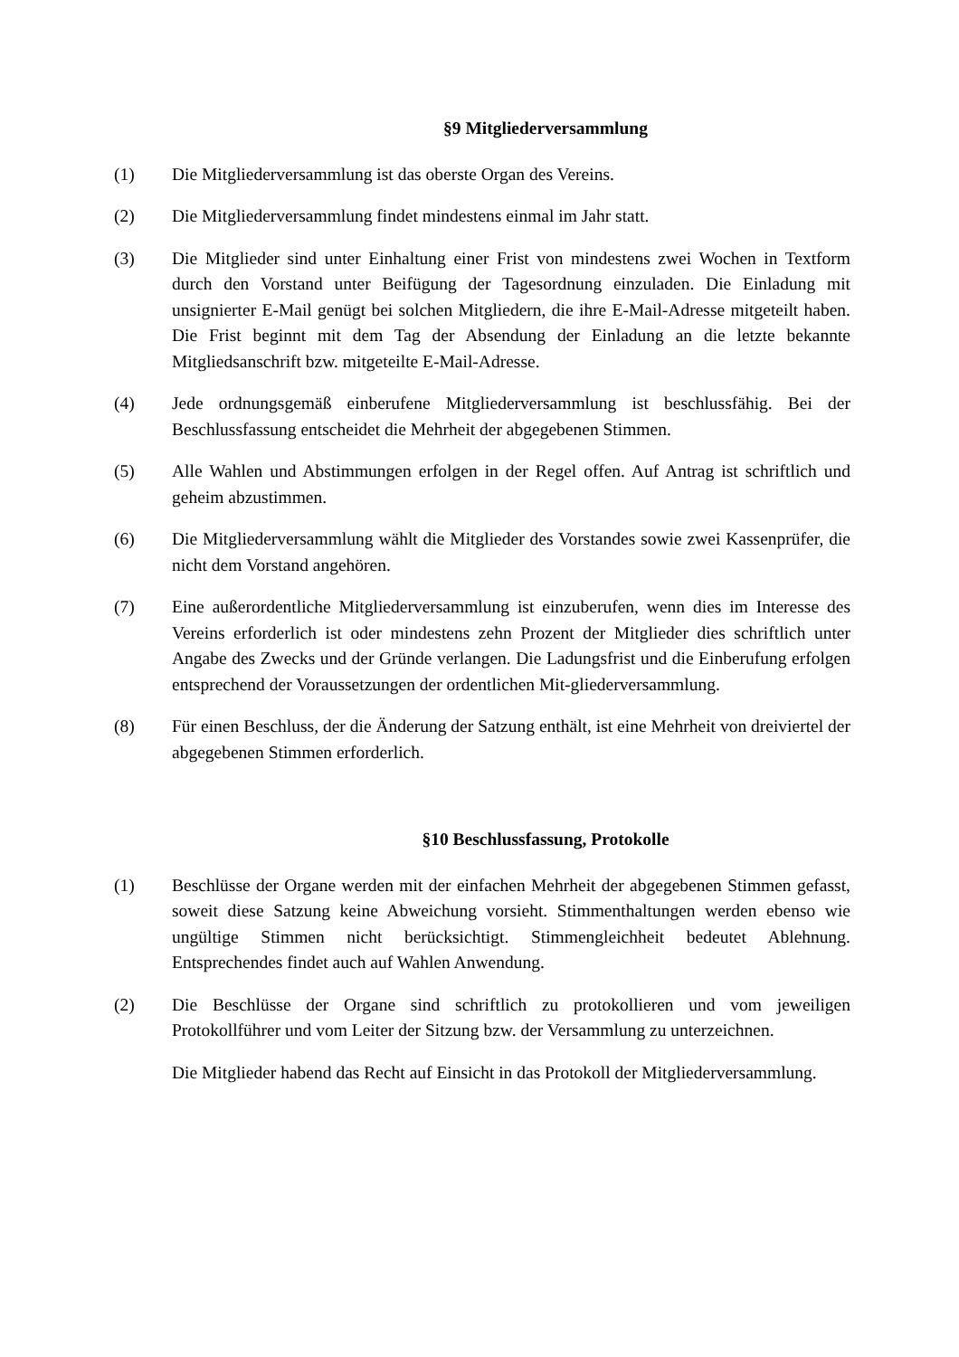§9 Mitgliederversammlung
(1) Die Mitgliederversammlung ist das oberste Organ des Vereins.
(2) Die Mitgliederversammlung findet mindestens einmal im Jahr statt.
(3) Die Mitglieder sind unter Einhaltung einer Frist von mindestens zwei Wochen in Textform durch den Vorstand unter Beifügung der Tagesordnung einzuladen. Die Einladung mit unsignierter E-Mail genügt bei solchen Mitgliedern, die ihre E-Mail-Adresse mitgeteilt haben. Die Frist beginnt mit dem Tag der Absendung der Einladung an die letzte bekannte Mitgliedsanschrift bzw. mitgeteilte E-Mail-Adresse.
(4) Jede ordnungsgemäß einberufene Mitgliederversammlung ist beschlussfähig. Bei der Beschlussfassung entscheidet die Mehrheit der abgegebenen Stimmen.
(5) Alle Wahlen und Abstimmungen erfolgen in der Regel offen. Auf Antrag ist schriftlich und geheim abzustimmen.
(6) Die Mitgliederversammlung wählt die Mitglieder des Vorstandes sowie zwei Kassenprüfer, die nicht dem Vorstand angehören.
(7) Eine außerordentliche Mitgliederversammlung ist einzuberufen, wenn dies im Interesse des Vereins erforderlich ist oder mindestens zehn Prozent der Mitglieder dies schriftlich unter Angabe des Zwecks und der Gründe verlangen. Die Ladungsfrist und die Einberufung erfolgen entsprechend der Voraussetzungen der ordentlichen Mit-gliederversammlung.
(8) Für einen Beschluss, der die Änderung der Satzung enthält, ist eine Mehrheit von dreiviertel der abgegebenen Stimmen erforderlich.
§10 Beschlussfassung, Protokolle
(1) Beschlüsse der Organe werden mit der einfachen Mehrheit der abgegebenen Stimmen gefasst, soweit diese Satzung keine Abweichung vorsieht. Stimmenthaltungen werden ebenso wie ungültige Stimmen nicht berücksichtigt. Stimmengleichheit bedeutet Ablehnung. Entsprechendes findet auch auf Wahlen Anwendung.
(2) Die Beschlüsse der Organe sind schriftlich zu protokollieren und vom jeweiligen Protokollführer und vom Leiter der Sitzung bzw. der Versammlung zu unterzeichnen.
Die Mitglieder habend das Recht auf Einsicht in das Protokoll der Mitgliederversammlung.